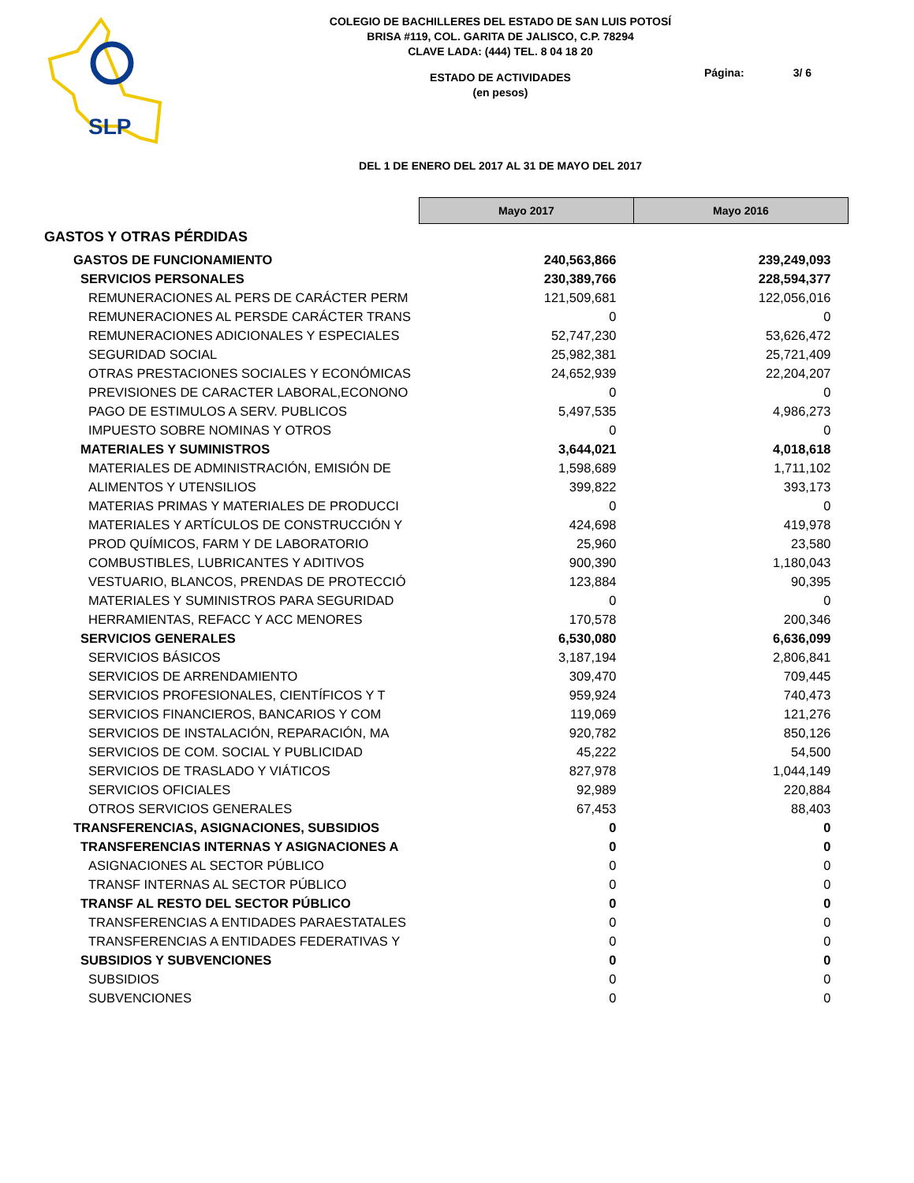SLP
COLEGIO DE BACHILLERES DEL ESTADO DE SAN LUIS POTOSÍ
BRISA #119, COL. GARITA DE JALISCO, C.P. 78294
CLAVE LADA: (444) TEL. 8 04 18 20
ESTADO DE ACTIVIDADES
(en pesos)
DEL 1 DE ENERO DEL 2017 AL 31 DE MAYO DEL 2017
Página: 3/ 6
| | Mayo 2017 | Mayo 2016 |
| GASTOS Y OTRAS PÉRDIDAS | | |
| GASTOS DE FUNCIONAMIENTO | 240,563,866 | 239,249,093 |
| SERVICIOS PERSONALES | 230,389,766 | 228,594,377 |
| REMUNERACIONES AL PERS DE CARÁCTER PERM | 121,509,681 | 122,056,016 |
| REMUNERACIONES AL PERSDE CARÁCTER TRANS | 0 | 0 |
| REMUNERACIONES ADICIONALES Y ESPECIALES | 52,747,230 | 53,626,472 |
| SEGURIDAD SOCIAL | 25,982,381 | 25,721,409 |
| OTRAS PRESTACIONES SOCIALES Y ECONÓMICAS | 24,652,939 | 22,204,207 |
| PREVISIONES DE CARACTER LABORAL,ECONONO | 0 | 0 |
| PAGO DE ESTIMULOS A SERV. PUBLICOS | 5,497,535 | 4,986,273 |
| IMPUESTO SOBRE NOMINAS Y OTROS | 0 | 0 |
| MATERIALES Y SUMINISTROS | 3,644,021 | 4,018,618 |
| MATERIALES DE ADMINISTRACIÓN, EMISIÓN DE | 1,598,689 | 1,711,102 |
| ALIMENTOS Y UTENSILIOS | 399,822 | 393,173 |
| MATERIAS PRIMAS Y MATERIALES DE PRODUCCI | 0 | 0 |
| MATERIALES Y ARTÍCULOS DE CONSTRUCCIÓN Y | 424,698 | 419,978 |
| PROD QUÍMICOS, FARM Y DE LABORATORIO | 25,960 | 23,580 |
| COMBUSTIBLES, LUBRICANTES Y ADITIVOS | 900,390 | 1,180,043 |
| VESTUARIO, BLANCOS, PRENDAS DE PROTECCIÓ | 123,884 | 90,395 |
| MATERIALES Y SUMINISTROS PARA SEGURIDAD | 0 | 0 |
| HERRAMIENTAS, REFACC Y ACC MENORES | 170,578 | 200,346 |
| SERVICIOS GENERALES | 6,530,080 | 6,636,099 |
| SERVICIOS BÁSICOS | 3,187,194 | 2,806,841 |
| SERVICIOS DE ARRENDAMIENTO | 309,470 | 709,445 |
| SERVICIOS PROFESIONALES, CIENTÍFICOS Y T | 959,924 | 740,473 |
| SERVICIOS FINANCIEROS, BANCARIOS Y COM | 119,069 | 121,276 |
| SERVICIOS DE INSTALACIÓN, REPARACIÓN, MA | 920,782 | 850,126 |
| SERVICIOS DE COM. SOCIAL Y PUBLICIDAD | 45,222 | 54,500 |
| SERVICIOS DE TRASLADO Y VIÁTICOS | 827,978 | 1,044,149 |
| SERVICIOS OFICIALES | 92,989 | 220,884 |
| OTROS SERVICIOS GENERALES | 67,453 | 88,403 |
| TRANSFERENCIAS, ASIGNACIONES, SUBSIDIOS | 0 | 0 |
| TRANSFERENCIAS INTERNAS Y ASIGNACIONES A | 0 | 0 |
| ASIGNACIONES AL SECTOR PÚBLICO | 0 | 0 |
| TRANSF INTERNAS AL SECTOR PÚBLICO | 0 | 0 |
| TRANSF AL RESTO DEL SECTOR PÚBLICO | 0 | 0 |
| TRANSFERENCIAS A ENTIDADES PARAESTATALES | 0 | 0 |
| TRANSFERENCIAS A ENTIDADES FEDERATIVAS Y | 0 | 0 |
| SUBSIDIOS Y SUBVENCIONES | 0 | 0 |
| SUBSIDIOS | 0 | 0 |
| SUBVENCIONES | 0 | 0 |